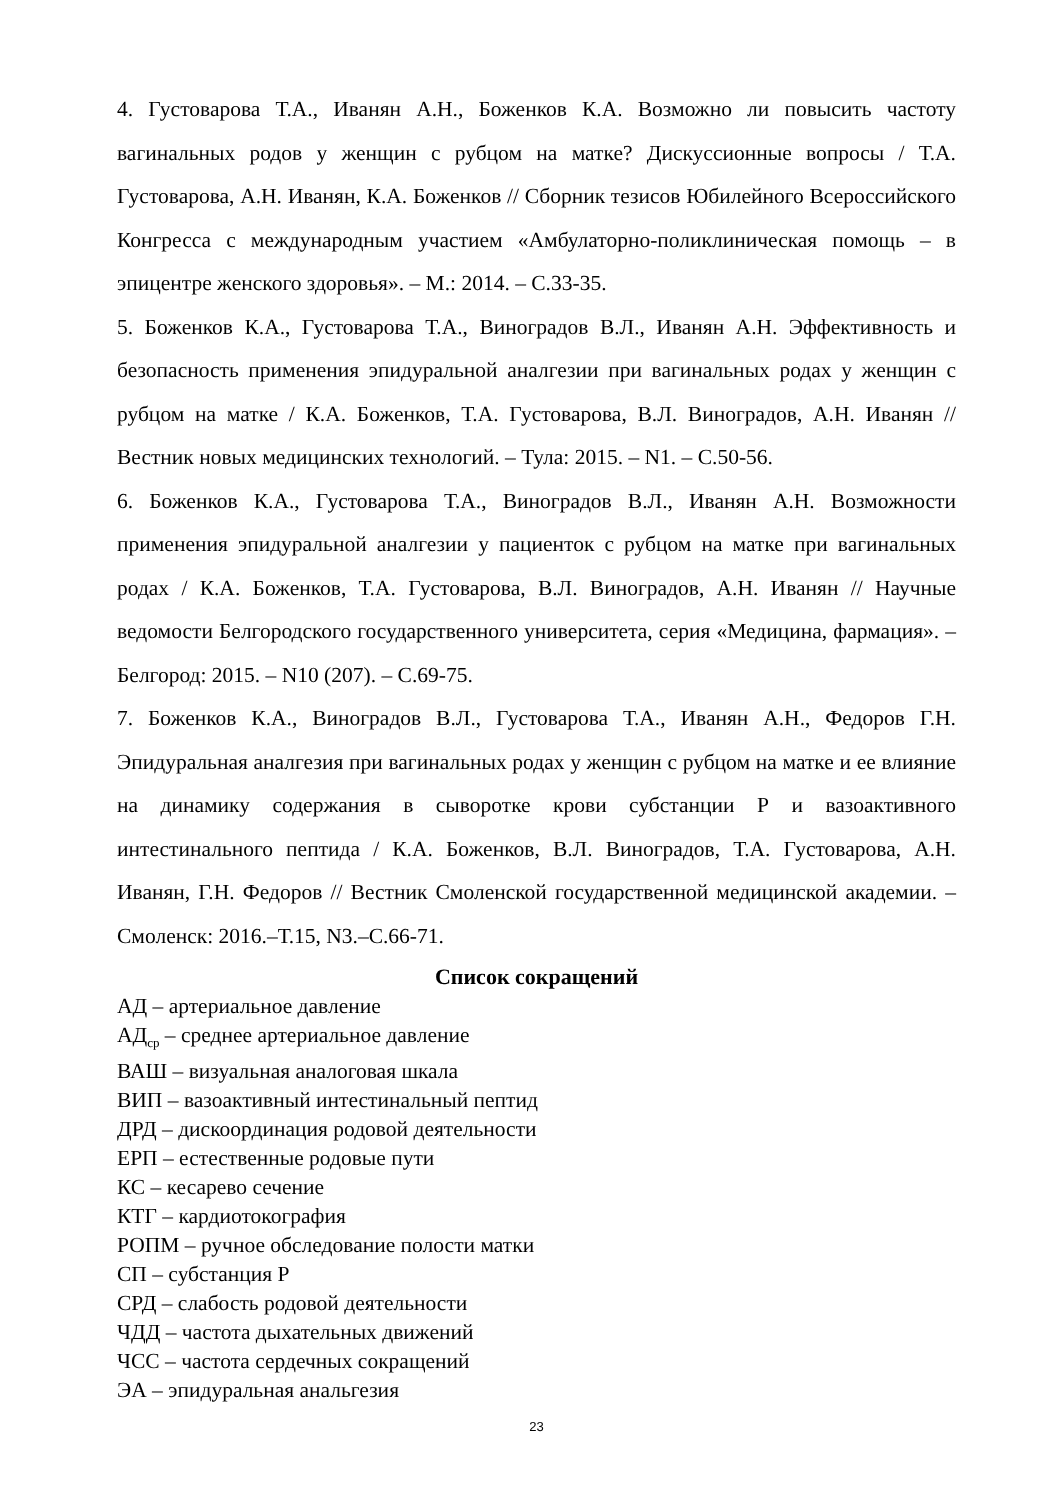4. Густоварова Т.А., Иванян А.Н., Боженков К.А. Возможно ли повысить частоту вагинальных родов у женщин с рубцом на матке? Дискуссионные вопросы / Т.А. Густоварова, А.Н. Иванян, К.А. Боженков // Сборник тезисов Юбилейного Всероссийского Конгресса с международным участием «Амбулаторно-поликлиническая помощь – в эпицентре женского здоровья». – М.: 2014. – С.33-35.
5. Боженков К.А., Густоварова Т.А., Виноградов В.Л., Иванян А.Н. Эффективность и безопасность применения эпидуральной аналгезии при вагинальных родах у женщин с рубцом на матке / К.А. Боженков, Т.А. Густоварова, В.Л. Виноградов, А.Н. Иванян // Вестник новых медицинских технологий. – Тула: 2015. – N1. – С.50-56.
6. Боженков К.А., Густоварова Т.А., Виноградов В.Л., Иванян А.Н. Возможности применения эпидуральной аналгезии у пациенток с рубцом на матке при вагинальных родах / К.А. Боженков, Т.А. Густоварова, В.Л. Виноградов, А.Н. Иванян // Научные ведомости Белгородского государственного университета, серия «Медицина, фармация». – Белгород: 2015. – N10 (207). – С.69-75.
7. Боженков К.А., Виноградов В.Л., Густоварова Т.А., Иванян А.Н., Федоров Г.Н. Эпидуральная аналгезия при вагинальных родах у женщин с рубцом на матке и ее влияние на динамику содержания в сыворотке крови субстанции Р и вазоактивного интестинального пептида / К.А. Боженков, В.Л. Виноградов, Т.А. Густоварова, А.Н. Иванян, Г.Н. Федоров // Вестник Смоленской государственной медицинской академии. – Смоленск: 2016.–Т.15, N3.–С.66-71.
Список сокращений
АД – артериальное давление
АД<sub>ср</sub> – среднее артериальное давление
ВАШ – визуальная аналоговая шкала
ВИП – вазоактивный интестинальный пептид
ДРД – дискоординация родовой деятельности
ЕРП – естественные родовые пути
КС – кесарево сечение
КТГ – кардиотокография
РОПМ – ручное обследование полости матки
СП – субстанция Р
СРД – слабость родовой деятельности
ЧДД – частота дыхательных движений
ЧСС – частота сердечных сокращений
ЭА – эпидуральная анальгезия
23